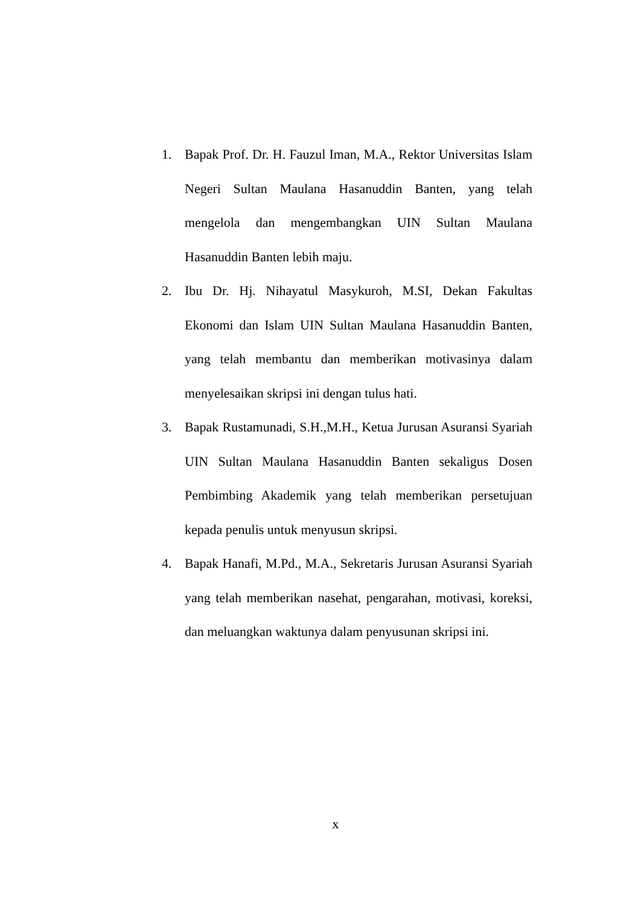1. Bapak Prof. Dr. H. Fauzul Iman, M.A., Rektor Universitas Islam Negeri Sultan Maulana Hasanuddin Banten, yang telah mengelola dan mengembangkan UIN Sultan Maulana Hasanuddin Banten lebih maju.
2. Ibu Dr. Hj. Nihayatul Masykuroh, M.SI, Dekan Fakultas Ekonomi dan Islam UIN Sultan Maulana Hasanuddin Banten, yang telah membantu dan memberikan motivasinya dalam menyelesaikan skripsi ini dengan tulus hati.
3. Bapak Rustamunadi, S.H.,M.H., Ketua Jurusan Asuransi Syariah UIN Sultan Maulana Hasanuddin Banten sekaligus Dosen Pembimbing Akademik yang telah memberikan persetujuan kepada penulis untuk menyusun skripsi.
4. Bapak Hanafi, M.Pd., M.A., Sekretaris Jurusan Asuransi Syariah yang telah memberikan nasehat, pengarahan, motivasi, koreksi, dan meluangkan waktunya dalam penyusunan skripsi ini.
x